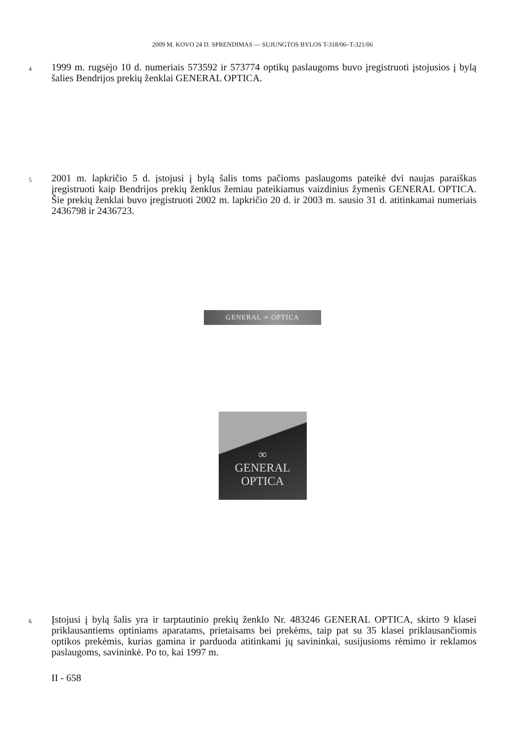2009 M. KOVO 24 D. SPRENDIMAS — SUJUNGTOS BYLOS T-318/06–T-321/06
4
1999 m. rugsėjo 10 d. numeriais 573592 ir 573774 optikų paslaugoms buvo įregistruoti įstojusios į bylą šalies Bendrijos prekių ženklai GENERAL OPTICA.
5
2001 m. lapkričio 5 d. įstojusi į bylą šalis toms pačioms paslaugoms pateikė dvi naujas paraiškas įregistruoti kaip Bendrijos prekių ženklus žemiau pateikiamus vaizdinius žymenis GENERAL OPTICA. Šie prekių ženklai buvo įregistruoti 2002 m. lapkričio 20 d. ir 2003 m. sausio 31 d. atitinkamai numeriais 2436798 ir 2436723.
GENERAL ∞ OPTICA
∞
GENERAL
OPTICA
6
Įstojusi į bylą šalis yra ir tarptautinio prekių ženklo Nr. 483246 GENERAL OPTICA, skirto 9 klasei priklausantiems optiniams aparatams, prietaisams bei prekėms, taip pat su 35 klasei priklausančiomis optikos prekėmis, kurias gamina ir parduoda atitinkami jų savininkai, susijusioms rėmimo ir reklamos paslaugoms, savininkė. Po to, kai 1997 m.
II - 658